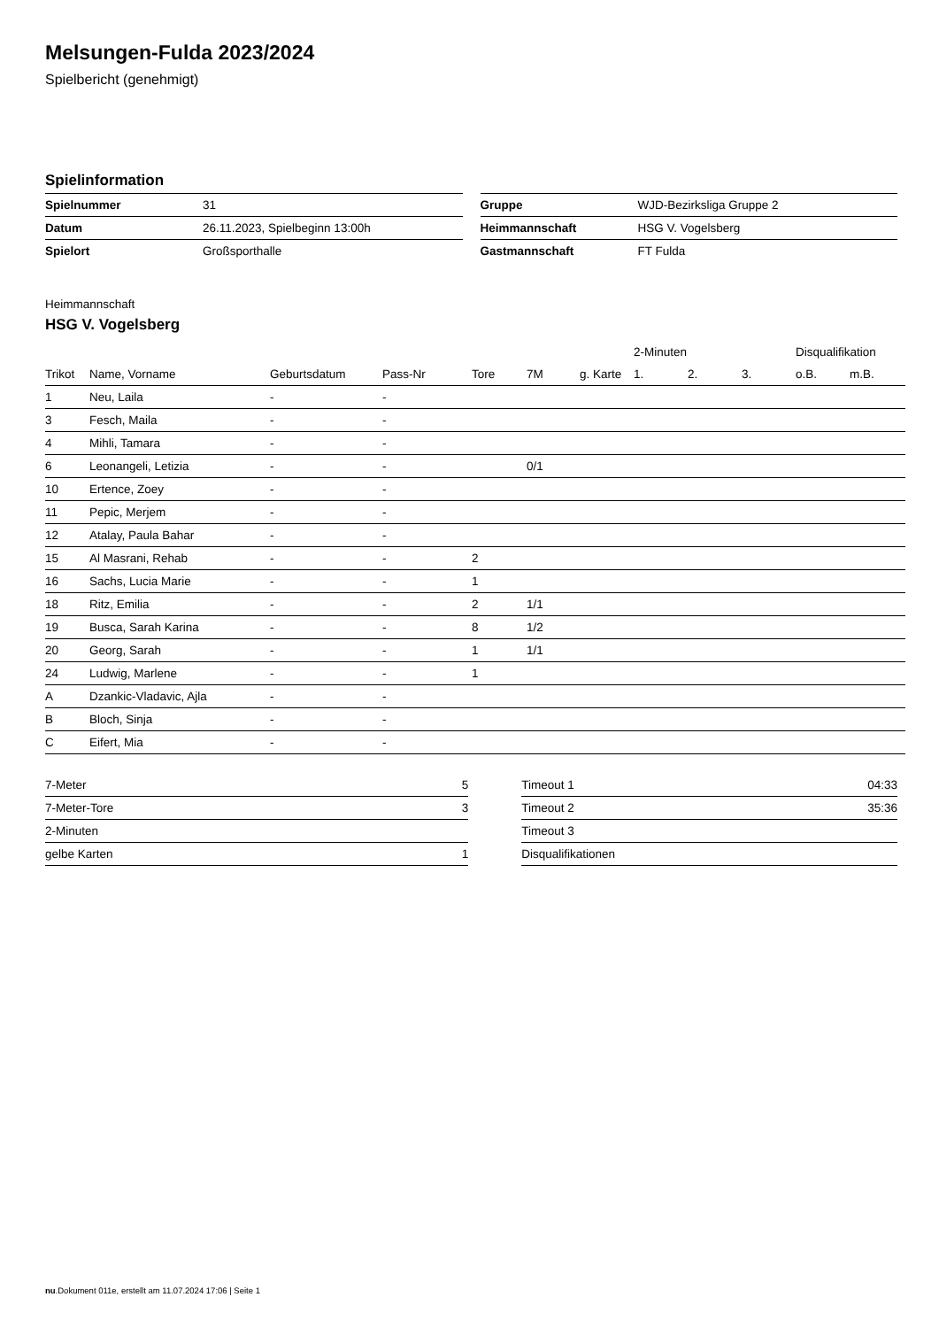Melsungen-Fulda 2023/2024
Spielbericht (genehmigt)
Spielinformation
| Spielnummer | 31 |
| Datum | 26.11.2023, Spielbeginn 13:00h |
| Spielort | Großsporthalle |
| Gruppe | WJD-Bezirksliga Gruppe 2 |
| Heimmannschaft | HSG V. Vogelsberg |
| Gastmannschaft | FT Fulda |
Heimmannschaft
HSG V. Vogelsberg
| | | | | | | | 2-Minuten | | | Disqualifikation | |
| --- | --- | --- | --- | --- | --- | --- | --- | --- | --- | --- | --- |
| Trikot | Name, Vorname | Geburtsdatum | Pass-Nr | Tore | 7M | g. Karte | 1. | 2. | 3. | o.B. | m.B. |
| 1 | Neu, Laila | - | - | | | | | | | | |
| 3 | Fesch, Maila | - | - | | | | | | | | |
| 4 | Mihli, Tamara | - | - | | | | | | | | |
| 6 | Leonangeli, Letizia | - | - | | 0/1 | | | | | | |
| 10 | Ertence, Zoey | - | - | | | | | | | | |
| 11 | Pepic, Merjem | - | - | | | | | | | | |
| 12 | Atalay, Paula Bahar | - | - | | | | | | | | |
| 15 | Al Masrani, Rehab | - | - | 2 | | | | | | | |
| 16 | Sachs, Lucia Marie | - | - | 1 | | | | | | | |
| 18 | Ritz, Emilia | - | - | 2 | 1/1 | | | | | | |
| 19 | Busca, Sarah Karina | - | - | 8 | 1/2 | | | | | | |
| 20 | Georg, Sarah | - | - | 1 | 1/1 | | | | | | |
| 24 | Ludwig, Marlene | - | - | 1 | | | | | | | |
| A | Dzankic-Vladavic, Ajla | - | - | | | | | | | | |
| B | Bloch, Sinja | - | - | | | | | | | | |
| C | Eifert, Mia | - | - | | | | | | | | |
| 7-Meter | 5 |
| 7-Meter-Tore | 3 |
| 2-Minuten | |
| gelbe Karten | 1 |
| Timeout 1 | 04:33 |
| Timeout 2 | 35:36 |
| Timeout 3 | |
| Disqualifikationen | |
nu.Dokument 011e, erstellt am 11.07.2024 17:06 | Seite 1